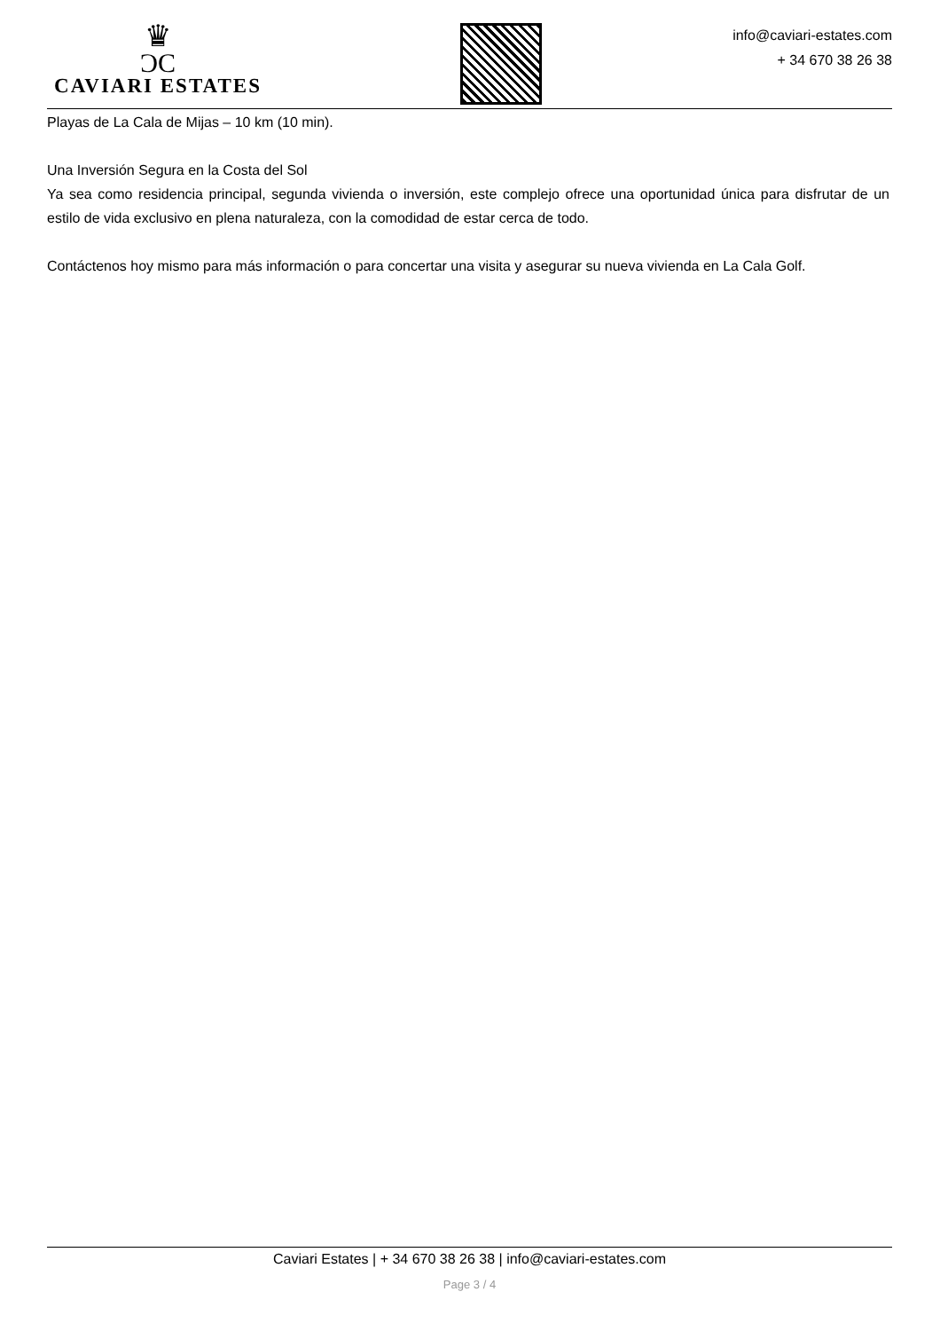♛
ƆC
CAVIARI ESTATES
info@caviari-estates.com
+ 34 670 38 26 38
Playas de La Cala de Mijas – 10 km (10 min).
Una Inversión Segura en la Costa del Sol
Ya sea como residencia principal, segunda vivienda o inversión, este complejo ofrece una oportunidad única para disfrutar de un estilo de vida exclusivo en plena naturaleza, con la comodidad de estar cerca de todo.
Contáctenos hoy mismo para más información o para concertar una visita y asegurar su nueva vivienda en La Cala Golf.
Caviari Estates | + 34 670 38 26 38 | info@caviari-estates.com
Page 3 / 4